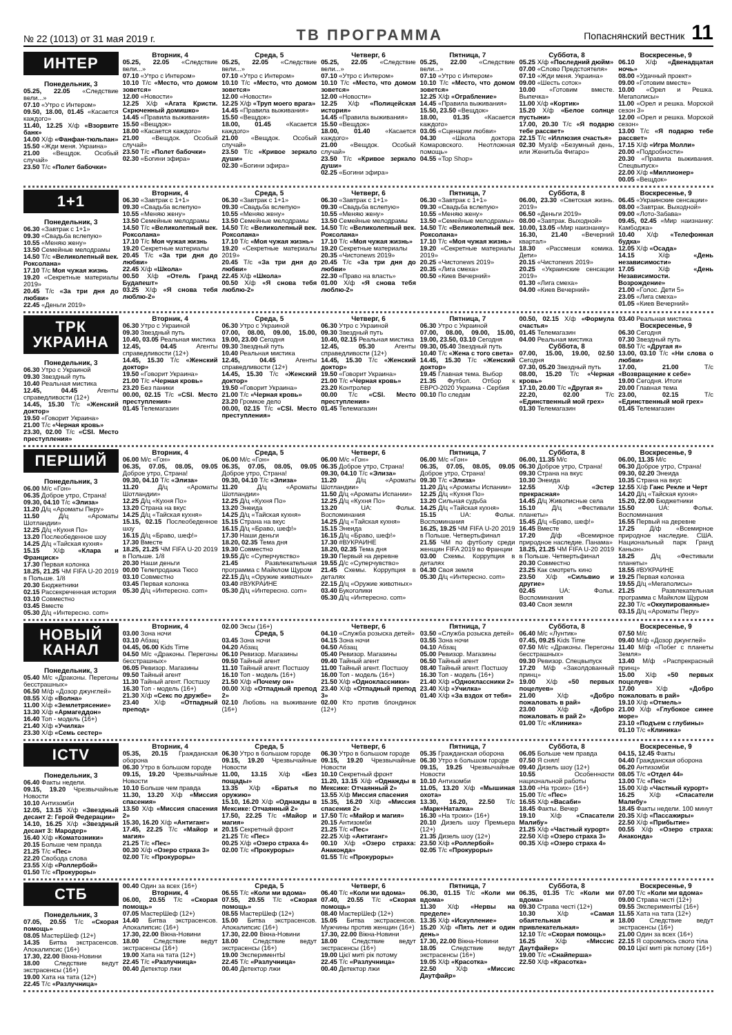№ 22 (1013) от 31 мая 2019 г. ТВ ПРОГРАММА Попаснянский вестник 11
ИНТЕР
Понедельник, 3
05.25, 22.05 «Следствие вели...»
07.10 «Утро с Интером»
09.50, 18.00, 01.45 «Касается каждого»
11.40, 12.25 Х/ф «Взорвите банк»
14.00 Х/ф «Фанфан-тюльпан»
15.50 «Жди меня. Украина»
21.00 «Вещдок. Особый случай»
23.50 Т/с «Полет бабочки»
Вторник, 4
05.25, 22.05 «Следствие вели...»
07.10 «Утро с Интером»
10.10 Т/с «Место, что домом зовется»
12.00 «Новости»
12.25 Х/ф «Агата Кристи. Скрюченный домишко»
14.45 «Правила выживания»
15.50 «Вещдок»
18.00 «Касается каждого»
21.00 «Вещдок. Особый случай»
23.50 Т/с «Полет бабочки»
02.30 «Богини эфира»
Среда, 5
05.25, 22.05 «Следствие вели...»
07.10 «Утро с Интером»
10.10 Т/с «Место, что домом зовется»
12.00 «Новости»
12.25 Х/ф «Труп моего врага»
14.45 «Правила выживания»
15.50 «Вещдок»
18.00, 01.45 «Касается каждого»
21.00 «Вещдок. Особый случай»
23.50 Т/с «Кривое зеркало души»
02.30 «Богини эфира»
Четверг, 6
05.25, 22.05 «Следствие вели...»
07.10 «Утро с Интером»
10.10 Т/с «Место, что домом зовется»
12.00 «Новости»
12.25 Х/ф «Полицейская история»
14.45 «Правила выживания»
15.50 «Вещдок»
18.00, 01.40 «Касается каждого»
21.00 «Вещдок. Особый случай»
23.50 Т/с «Кривое зеркало души»
02.25 «Богини эфира»
Пятница, 7
05.25, 22.00 «Следствие вели...»
07.10 «Утро с Интером»
10.10 Т/с «Место, что домом зовется»
12.25 Х/ф «Ограбление»
14.45 «Правила выживания»
15.50, 23.50 «Вещдок»
18.00, 01.35 «Касается каждого»
03.05 «Сценарии любви»
04.30 «Школа доктора Комаровского. Неотложная помощь»
04.55 «Top Shop»
Суббота, 8
05.25 Х/ф «Последний дюйм»
07.00 «Слово Предстоятеля»
07.10 «Жди меня. Украина»
09.00 «Шесть соток»
10.00 «Готовим вместе. Выпечка»
11.00 Х/ф «Кортик»
15.20 Х/ф «Белое солнце пустыни»
17.00, 20.30 Т/с «Я подарю тебе рассвет»
22.15 Т/с «Иллюзия счастья»
02.30 Муз/ф «Безумный день, или Женитьба Фигаро»
Воскресенье, 9
06.10 Х/ф «Двенадцатая ночь»
08.00 «Удачный проект»
09.00 «Готовим вместе»
10.00 «Орел и Решка. Мегаполисы»
11.00 «Орел и решка. Морской сезон 3»
12.00 «Орел и решка. Морской сезон»
13.00 Т/с «Я подарю тебе рассвет»
17.15 Х/ф «Игра Молли»
20.00 «Подробности»
20.30 «Правила выживания. Спецвыпуск»
22.00 Х/ф «Миллионер»
00.05 «Вещдок»
1+1
Понедельник, 3
06.30 «Завтрак с 1+1»
09.30 «Свадьба вслепую»
10.55 «Меняю жену»
13.50 Семейные мелодрамы
14.50 Т/с «Великолепный век. Роксолана»
17.10 Т/с Моя чужая жизнь
19.20 «Секретные материалы 2019»
20.45 Т/с «За три дня до любви»
22.45 «Деньги 2019»
Вторник, 4
06.30 «Завтрак с 1+1»
09.30 «Свадьба вслепую»
10.55 «Меняю жену»
13.50 Семейные мелодрамы
14.50 Т/с «Великолепный век. Роксолана»
17.10 Т/с Моя чужая жизнь
19.20 Секретные материалы
20.45 Т/с «За три дня до любви»
22.45 Х/ф «Школа»
00.50 Х/ф «Отель Гранд Будапешт»
03.25 Х/ф «Я снова тебя люблю-2»
Среда, 5
06.30 «Завтрак с 1+1»
09.30 «Свадьба вслепую»
10.55 «Меняю жену»
13.50 Семейные мелодрамы
14.50 Т/с «Великолепный век. Роксолана»
17.10 Т/с «Моя чужая жизнь»
19.20 «Секретные материалы 2019»
20.45 Т/с «За три дня до любви»
22.45 Х/ф «Школа»
00.50 Х/ф «Я снова тебя люблю-2»
Четверг, 6
06.30 «Завтрак с 1+1»
09.30 «Свадьба вслепую»
10.55 «Меняю жену»
13.50 Семейные мелодрамы
14.50 Т/с «Великолепный век. Роксолана»
17.10 Т/с «Моя чужая жизнь»
19.20 Секретные материалы
20.35 «Чистоnews 2019»
20.45 Т/с «За три дня до любви»
22.30 «Право на власть»
01.00 Х/ф «Я снова тебя люблю-2»
Пятница, 7
06.30 «Завтрак с 1+1»
09.30 «Свадьба вслепую»
10.55 «Меняю жену»
13.50 «Семейные мелодрамы»
14.50 Т/с «Великолепный век. Роксолана»
17.10 Т/с «Моя чужая жизнь»
19.20 «Секретные материалы 2019»
20.25 «Чистоnews 2019»
20.35 «Лига смеха»
00.50 «Киев Вечерний»
Суббота, 8
06.00, 23.30 «Светская жизнь. 2019»
06.50 «Деньги 2019»
08.00 «Завтрак. Выходной»
10.00, 13.05 «Мир наизнанку»
16.30, 21.40 «Вечерний квартал»
18.30 «Рассмеши комика. Дети»
20.15 «Чистоnews 2019»
20.25 «Украинские сенсации 2019»
01.30 «Лига смеха»
04.00 «Киев Вечерний»
Воскресенье, 9
06.45 «Украинские сенсации»
08.00 «Завтрак. Выходной»
09.00 «Лото-Забава»
09.45, 02.45 «Мир наизнанку: Камбоджа»
10.40 Х/ф «Телефонная будка»
12.05 Х/ф «Осада»
14.15 Х/ф «День независимости»
17.05 Х/ф «День Независимости. Возрождение»
21.00 «Голос. Дети 5»
23.05 «Лига смеха»
01.05 «Киев Вечерний»
ТРК
УКРАИНА
Понедельник, 3
06.30 Утро с Украиной
09.30 Звездный путь
10.40 Реальная мистика
12.45, 04.45 Агенты справедливости (12+)
14.45, 15.30 Т/с «Женский доктор»
19.50 «Говорит Украина»
21.00 Т/с «Черная кровь»
23.30, 02.00 Т/с «CSI. Место преступления»
Вторник, 4
06.30 Утро с Украиной
09.30 Звездный путь
10.40, 03.05 Реальная мистика
12.45, 04.45 Агенты справедливости (12+)
14.45, 15.30 Т/с «Женский доктор»
19.50 «Говорит Украина»
21.00 Т/с «Черная кровь»
23.20 Без паники
00.00, 02.15 Т/с «CSI. Место преступления»
01.45 Телемагазин
Среда, 5
06.30 Утро с Украиной
07.00, 08.00, 09.00, 15.00, 19.00, 23.00 Сегодня
09.30 Звездный путь
10.40 Реальная мистика
12.45, 04.45 Агенты справедливости (12+)
14.45, 15.30 Т/с «Женский доктор»
19.50 «Говорит Украина»
21.00 Т/с «Черная кровь»
23.20 Громкое дело
00.00, 02.15 Т/с «CSI. Место преступления»
Четверг, 6
06.30 Утро с Украиной
09.30 Звездный путь
10.40, 02.15 Реальная мистика
12.45, 05.30 Агенты справедливости (12+)
14.45, 15.30 Т/с «Женский доктор»
19.50 «Говорит Украина»
21.00 Т/с «Черная кровь»
23.20 Контролер
00.00 Т/с «CSI. Место преступления»
01.45 Телемагазин
Пятница, 7
06.30 Утро с Украиной
07.00, 08.00, 09.00, 15.00, 19.00, 23.50, 03.10 Сегодня
09.30, 05.40 Звездный путь
10.40 Т/с «Жена с того света»
14.45, 15.30 Т/с «Женский доктор»
19.45 Главная тема. Выбор
21.35 Футбол. Отбор к ЕВРО-2020 Украина - Сербия
00.10 По следам
00.50, 02.15 Х/ф «Формула счастья»
01.45 Телемагазин
04.00 Реальная мистика
Суббота, 8
07.00, 15.00, 19.00, 02.50 Сегодня
07.30, 05.20 Звездный путь
08.00, 15.20 Т/с «Черная кровь»
17.10, 20.00 Т/с «Другая я»
22.20, 02.00 Т/с «Единственный мой грех»
01.30 Телемагазин
03.40 Реальная мистика
Воскресенье, 9
06.30 Сегодня
07.30 Звездный путь
08.50 Т/с «Другая я»
13.00, 03.10 Т/с «Ни слова о любви»
17.00, 21.00 Т/с «Возвращение к себе»
19.00 Сегодня. Итоги
20.00 Главная тема
23.00, 02.15 Т/с «Единственный мой грех»
01.45 Телемагазин
ПЕРШИЙ
Понедельник, 3
06.00 М/с «Гон»
06.35 Доброе утро, Страна!
09.30, 04.10 Т/с «Элиза»
11.20 Д/ц «Ароматы Перу»
11.50 Д/ц «Ароматы Шотландии»
12.25 Д/ц «Кухня По»
13.20 Послеобеденное шоу
14.25 Д/ц «Тайская кухня»
15.15 Х/ф «Клара и Франциск»
17.30 Первая колонка
18.25, 21.25 ЧМ FIFA U-20 2019 в Польше. 1/8
20.30 Бюджетники
02.15 Рассекреченная история
03.10 Совместно
03.45 Вместе
05.30 Д/ц «Интересно. com»
Вторник, 4
06.00 М/с «Гон»
06.35, 07.05, 08.05, 09.05 Доброе утро, Страна!
09.30, 04.10 Т/с «Элиза»
11.20 Д/ц «Ароматы Шотландии»
12.25 Д/ц «Кухня По»
13.20 Страна на вкус
14.25 Д/ц «Тайская кухня»
15.15, 02.15 Послеобеденное шоу
16.15 Д/ц «Браво, шеф!»
17.30 Вместе
18.25, 21.25 ЧМ FIFA U-20 2019 в Польше. 1/8
20.30 Наши деньги
00.00 Телепродажа Тюсо
03.10 Совместно
03.45 Первая колонка
05.30 Д/ц «Интересно. com»
Среда, 5
06.00 М/с «Гон»
06.35, 07.05, 08.05, 09.05 Доброе утро, Страна!
09.30, 04.10 Т/с «Элиза»
11.20 Д/ц «Ароматы Шотландии»
12.25 Д/ц «Кухня По»
13.20 Энеида
14.25 Д/ц «Тайская кухня»
15.15 Страна на вкус
16.15 Д/ц «Браво, шеф!»
17.30 Наши деньги
18.20, 02.35 Тема дня
19.30 Совместно
19.55 Д/с «Суперчувство»
21.45 Развлекательная программа с Майклом Щуром
22.15 Д/ц «Оружие животных»
03.40 #ВУКРАИНЕ
05.30 Д/ц «Интересно. com»
Четверг, 6
06.00 М/с «Гон»
06.35 Доброе утро, Страна!
09.30, 04.10 Т/с «Элиза»
11.20 Д/ц «Ароматы Шотландии»
11.50 Д/ц «Ароматы Испании»
12.25 Д/ц «Кухня По»
13.20 UA: Фольк. Воспоминания
14.25 Д/ц «Тайская кухня»
15.15 Энеида
16.15 Д/ц «Браво, шеф!»
17.30 #ВУКРАИНЕ
18.20, 02.35 Тема дня
19.30 Первый на деревне
19.55 Д/с «Суперчувство»
21.45 Схемы. Коррупция в деталях
22.15 Д/ц «Оружие животных»
03.40 Букоголики
05.30 Д/ц «Интересно. com»
Пятница, 7
06.00 М/с «Гон»
06.35, 07.05, 08.05, 09.05 Доброе утро, Страна!
09.30 Т/с «Элиза»
11.20 Д/ц «Ароматы Испании»
12.25 Д/ц «Кухня По»
13.20 Сильная судьба
14.25 Д/ц «Тайская кухня»
15.15 UA: Фольк. Воспоминания
16.25, 19.25 ЧМ FIFA U-20 2019 в Польше. Четвертьфинал
21.55 ЧМ по футболу среди женщин FIFA 2019 во Франции
03.00 Схемы. Коррупция в деталях
04.30 Своя земля
05.30 Д/ц «Интересно. com»
Суббота, 8
06.00, 11.35 М/с
06.30 Доброе утро, Страна!
09.30 Страна на вкус
10.30 Энеида
12.55 Х/ф «Эстер прекрасная»
14.45 Д/ц Живописные села
15.10 Д/ц «Фестивали планеты»
15.45 Д/ц «Браво, шеф!»
16.45 Вместе
17.20 Д/ф «Всемирное природное наследие. Панама»
18.25, 21.25 ЧМ FIFA U-20 2019 в Польше. Четвертьфинал
20.30 Совместно
23.25 Как смотреть кино
23.50 Х/ф «Сильвио и другие»
02.45 UA: Фольк. Воспоминания
03.40 Своя земля
Воскресенье, 9
06.00, 11.35 М/с
06.30 Доброе утро, Страна!
09.30, 02.20 Энеида
10.35 Страна на вкус
12.55 Х/ф Ганс Рекле и Черт
14.20 Д/ц «Тайская кухня»
15.20, 22.00 Бюджетники
15.50 UA: Фольк. Воспоминания
16.55 Первый на деревне
17.25 Д/ф «Всемирное природное наследие. США. Национальный парк Гранд Каньон»
18.25 Д/ц «Фестивали планеты»
18.55 #ВУКРАИНЕ
19.25 Первая колонка
19.55 Д/ц «Мегаполисы»
21.25 Развлекательная программа с Майклом Щуром
22.30 Т/с «Оккупированные»
03.15 Д/ц «Ароматы Перу»
НОВЫЙ
КАНАЛ
Понедельник, 3
05.40 М/с «Драконы. Перегоны бесстрашных»
06.50 М/ф «Дозор джунглей»
08.55 Х/ф «Волна»
11.00 Х/ф «Землетрясение»
13.30 Х/ф «Армагеддон»
16.40 Топ - модель (16+)
21.40 Х/ф «Училка»
23.30 Х/ф «Семь сестер»
Вторник, 4
03.00 Зона ночи
03.10 Абзац
04.45, 06.00 Kids Time
04.50 М/с «Драконы. Перегоны бесстрашных»
06.05 Ревизор. Магазины
09.50 Тайный агент
11.30 Тайный агент. Постшоу
16.30 Топ - модель (16+)
21.30 Х/ф «Секс по дружбе»
23.40 Х/ф «Отпадный препод»
02.00 Эксы (16+)
Среда, 5
03.45 Зона ночи
04.20 Абзац
06.10 Ревизор. Магазины
09.50 Тайный агент
11.10 Тайный агент. Постшоу
16.10 Топ - модель (16+)
21.50 Х/ф «Почему он»
00.00 Х/ф «Отпадный препод 2»
02.10 Любовь на выживание (16+)
Четверг, 6
04.10 «Служба розыска детей»
04.15 Зона ночи
04.50 Абзац
05.40 Ревизор. Магазины
09.40 Тайный агент
11.00 Тайный агент. Постшоу
16.00 Топ - модель (16+)
21.50 Х/ф «Одноклассники»
23.40 Х/ф «Отпадный препод 3»
02.00 Кто против блондинок (12+)
Пятница, 7
03.50 «Служба розыска детей»
03.55 Зона ночи
04.10 Абзац
05.00 Ревизор. Магазины
06.50 Тайный агент
08.40 Тайный агент. Постшоу
16.30 Топ - модель (16+)
21.40 Х/ф «Одноклассники 2»
23.40 Х/ф «Училка»
01.40 Х/ф «За вздох от тебя»
Суббота, 8
06.40 М/с «Лунтик»
07.45, 09.25 Kids Time
07.50 М/с «Драконы. Перегоны бесстрашных»
09.30 Ревизор. Спецвыпуск
17.20 М/ф «Заколдованный принц»
19.00 Х/ф «50 первых поцелуев»
21.00 Х/ф «Добро пожаловать в рай»
23.00 Х/ф «Добро пожаловать в рай 2»
01.00 Т/с «Клиника»
Воскресенье, 9
07.50 М/с
09.40 М/ф «Дозор джунглей»
11.40 М/ф «Побег с планеты Земля»
13.40 М/ф «Распрекрасный принц»
15.00 Х/ф «50 первых поцелуев»
17.00 Х/ф «Добро пожаловать в рай»
19.10 Х/ф «Отмель»
21.00 Х/ф «Глубокое синее море»
23.10 «Подъем с глубины»
01.10 Т/с «Клиника»
ICTV
Понедельник, 3
06.40 Факты недели.
09.15, 19.20 Чрезвычайные Новости
10.10 Антизомби
12.05, 13.15 Х/ф «Звездный десант 2: Герой Федерации»
14.10, 16.25 Х/ф «Звездный десант 3: Мародер»
16.40 Х/ф «Коматозники»
20.15 Больше чем правда
21.25 Т/с «Пес»
22.20 Свобода слова
23.55 Х/ф «Роллербой»
01.50 Т/с «Прокуроры»
Вторник, 4
05.35, 20.15 Гражданская оборона
06.30 Утро в большом городе
09.15, 19.20 Чрезвычайные Новости
10.10 Больше чем правда
11.30, 13.20 Х/ф «Миссия спасения»
13.50 Х/ф «Миссия спасения 2»
15.30, 16.20 Х/ф «Антиганг»
17.45, 22.25 Т/с «Майор и магия»
21.25 Т/с «Пес»
00.30 Х/ф «Озеро страха 3»
02.00 Т/с «Прокуроры»
Среда, 5
06.30 Утро в большом городе
09.15, 19.20 Чрезвычайные Новости
11.00, 13.15 Х/ф «Без пощады»
13.35 Х/ф «Братья по оружию»
15.10, 16.20 Х/ф «Однажды в Мексике: Отчаянный 2»
17.50, 22.25 Т/с «Майор и магия»
20.15 Секретный фронт
21.25 Т/с «Пес»
00.25 Х/ф «Озеро страха 4»
02.00 Т/с «Прокуроры»
Четверг, 6
06.30 Утро в большом городе
09.15, 19.20 Чрезвычайные Новости
10.10 Секретный фронт
11.20, 13.15 Х/ф «Однажды в Мексике: Отчаянный 2»
13.55 Х/ф Миссия спасения
15.35, 16.20 Х/ф «Миссия спасения 2»
17.50 Т/с «Майор и магия»
20.15 Антизомби
21.25 Т/с «Пес»
22.25 Х/ф «Антиганг»
00.10 Х/ф «Озеро страха: Анаконда»
01.55 Т/с «Прокуроры»
Пятница, 7
05.35 Гражданская оборона
06.30 Утро в большом городе
09.15, 19.25 Чрезвычайные Новости
10.10 Антизомби
11.05, 13.20 Х/ф «Мышиная охота»
13.30, 16.20, 22.50 Т/с «Марк+Наталка»
16.30 «На троих» (16+)
20.10 Дизель шоу Премьера (12+)
21.35 Дизель шоу (12+)
23.50 Х/ф «Роллербой»
02.05 Т/с «Прокуроры»
Суббота, 8
06.05 Больше чем правда
07.50 Я снял!
09.40 Дизель шоу (12+)
10.55 Особенности национальной работы
13.00 «На троих» (16+)
15.00 Т/с «Пес»
16.55 Х/ф «Васаби»
18.45 Факты. Вечер
19.10 Х/ф «Спасатели Малибу»
21.25 Х/ф «Частный курорт»
22.50 Х/ф «Озеро страха 3»
00.35 Х/ф «Озеро страха 4»
Воскресенье, 9
04.15, 12.45 Факты
04.40 Гражданская оборона
06.20 Антизомби
08.05 Т/с «Отдел 44»
13.00 Т/с «Пес»
15.00 Х/ф «Частный курорт»
16.25 Х/ф «Спасатели Малибу»
18.45 Факты недели. 100 минут
20.35 Х/ф «Пассажиры»
22.50 Х/ф «Прибытие»
00.55 Х/ф «Озеро страха: Анаконда»
СТБ
Понедельник, 3
07.05, 20.55 Т/с «Скорая помощь»
08.05 МастерШеф (12+)
14.35 Битва экстрасенсов. Апокалипсис (16+)
17.30, 22.00 Вікна-Новини
18.00 Следствие ведут экстрасенсы (16+)
19.00 Хата на тата (12+)
22.45 Т/с «Разлучница»
00.40 Один за всех (16+)
Вторник, 4
06.00, 20.55 Т/с «Скорая помощь»
07.05 МастерШеф (12+)
14.40 Битва экстрасенсов. Апокалипсис (16+)
17.30, 22.00 Вікна-Новини
18.00 Следствие ведут экстрасенсы (16+)
19.00 Хата на тата (12+)
22.45 Т/с «Разлучница»
00.40 Детектор лжи
Среда, 5
06.55 Т/с «Коли ми вдома»
07.55, 20.55 Т/с «Скорая помощь»
08.55 МастерШеф (12+)
15.00 Битва экстрасенсов. Апокалипсис (16+)
17.30, 22.00 Вікна-Новини
18.00 Следствие ведут экстрасенсы (16+)
19.00 ЭкспериментЫ
22.45 Т/с «Разлучница»
00.40 Детектор лжи
Четверг, 6
06.40 Т/с «Коли ми вдома»
07.40, 20.55 Т/с «Скорая помощь»
08.40 МастерШеф (12+)
15.05 Битва экстрасенсов. Мужчины против женщин (16+)
17.30, 22.00 Вікна-Новини
18.00 Следствие ведут экстрасенсы (16+)
19.00 Цієї миті рік потому
22.45 Т/с «Разлучница»
00.40 Детектор лжи
Пятница, 7
06.30, 01.15 Т/с «Коли ми вдома»
11.30 Х/ф «Нервы на пределе»
13.35 Х/ф «Искупление»
15.20 Х/ф «Пять лет и один день»
17.30, 22.00 Вікна-Новини
18.05 Следствие ведут экстрасенсы (16+)
19.05 Х/ф «Красотка»
22.50 Х/ф «Миссис Даутфайр»
Суббота, 8
06.35, 01.35 Т/с «Коли ми вдома»
09.30 Страва честі (12+)
10.30 Х/ф «Самая обаятельная и привлекательная»
12.10 Т/с «Скорая помощь»
16.25 Х/ф «Миссис Даутфайер»
19.00 Т/с «Снайперша»
22.50 Х/ф «Красотка»
Воскресенье, 9
07.00 Т/с «Коли ми вдома»
09.00 Страва честі (12+)
09.55 ЭкспериментЫ (16+)
11.55 Хата на тата (12+)
18.00 Следствие ведут экстрасенсы (16+)
21.00 Один за всех (16+)
22.15 Я соромлюсь свого тіла
00.10 Цієї миті рік потому (16+)